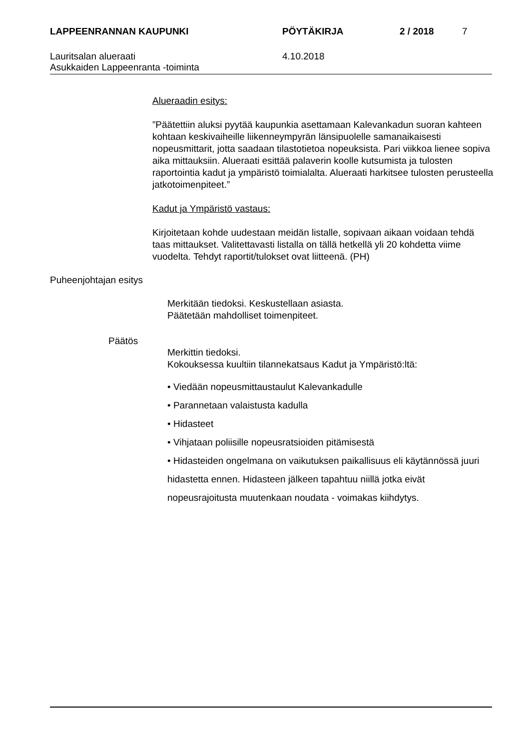LAPPEENRANNAN KAUPUNKI PÖYTÄKIRJA 2 / 2018 7
Lauritsalan alueraati
Asukkaiden Lappeenranta -toiminta 4.10.2018
Alueraadin esitys:
”Päätettiin aluksi pyytää kaupunkia asettamaan Kalevankadun suoran kahteen kohtaan keskivaiheille liikenneympyrän länsipuolelle samanaikaisesti nopeusmittarit, jotta saadaan tilastotietoa nopeuksista. Pari viikkoa lienee sopiva aika mittauksiin. Alueraati esittää palaverin koolle kutsumista ja tulosten raportointia kadut ja ympäristö toimialalta. Alueraati harkitsee tulosten perusteella jatkotoimenpiteet.”
Kadut ja Ympäristö vastaus:
Kirjoitetaan kohde uudestaan meidän listalle, sopivaan aikaan voidaan tehdä taas mittaukset. Valitettavasti listalla on tällä hetkellä yli 20 kohdetta viime vuodelta. Tehdyt raportit/tulokset ovat liitteenä. (PH)
Puheenjohtajan esitys
Merkitään tiedoksi. Keskustellaan asiasta.
Päätetään mahdolliset toimenpiteet.
Päätös
Merkittin tiedoksi.
Kokouksessa kuultiin tilannekatsaus Kadut ja Ympäristö:ltä:
• Viedään nopeusmittaustaulut Kalevankadulle
• Parannetaan valaistusta kadulla
• Hidasteet
• Vihjataan poliisille nopeusratsioiden pitämisestä
• Hidasteiden ongelmana on vaikutuksen paikallisuus eli käytännössä juuri hidastetta ennen. Hidasteen jälkeen tapahtuu niillä jotka eivät nopeusrajoitusta muutenkaan noudata - voimakas kiihdytys.